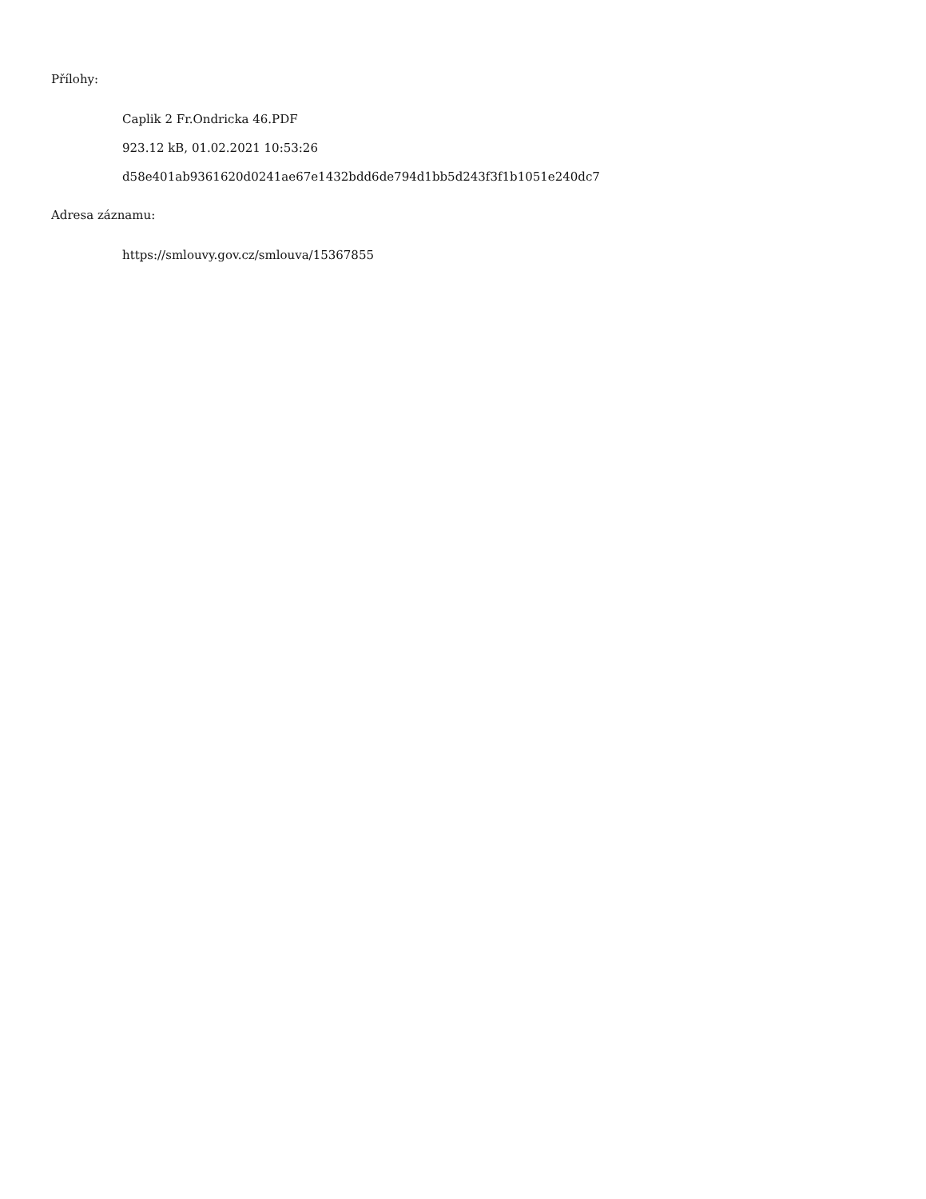Přílohy:
Caplik 2 Fr.Ondricka 46.PDF
923.12 kB, 01.02.2021 10:53:26
d58e401ab9361620d0241ae67e1432bdd6de794d1bb5d243f3f1b1051e240dc7
Adresa záznamu:
https://smlouvy.gov.cz/smlouva/15367855